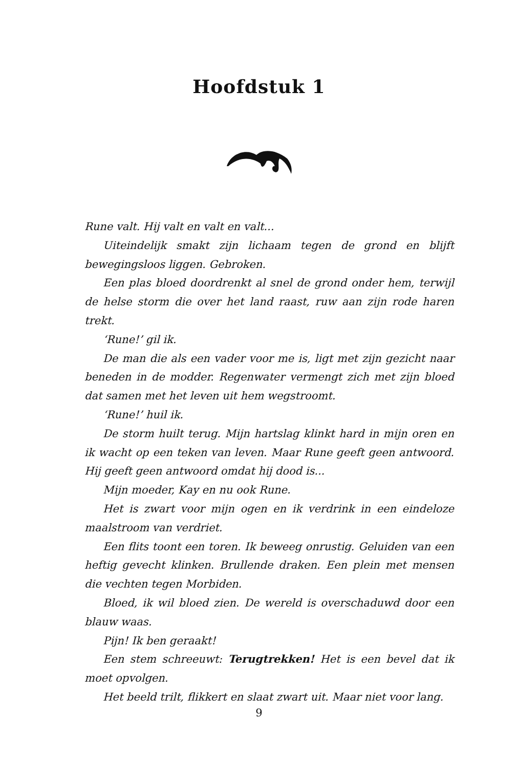Hoofdstuk 1
Rune valt. Hij valt en valt en valt...
Uiteindelijk smakt zijn lichaam tegen de grond en blijft bewegings­loos liggen. Gebroken.
Een plas bloed doordrenkt al snel de grond onder hem, terwijl de helse storm die over het land raast, ruw aan zijn rode haren trekt.
‘Rune!’ gil ik.
De man die als een vader voor me is, ligt met zijn gezicht naar bene­den in de modder. Regenwater vermengt zich met zijn bloed dat samen met het leven uit hem wegstroomt.
‘Rune!’ huil ik.
De storm huilt terug. Mijn hartslag klinkt hard in mijn oren en ik wacht op een teken van leven. Maar Rune geeft geen antwoord. Hij geeft geen antwoord omdat hij dood is...
Mijn moeder, Kay en nu ook Rune.
Het is zwart voor mijn ogen en ik verdrink in een eindeloze maal­stroom van verdriet.
Een flits toont een toren. Ik beweeg onrustig. Geluiden van een hef­tig gevecht klinken. Brullende draken. Een plein met mensen die vech­ten tegen Morbiden.
Bloed, ik wil bloed zien. De wereld is overschaduwd door een blauw waas.
Pijn! Ik ben geraakt!
Een stem schreeuwt: Terugtrekken! Het is een bevel dat ik moet opvolgen.
Het beeld trilt, flikkert en slaat zwart uit. Maar niet voor lang.
9